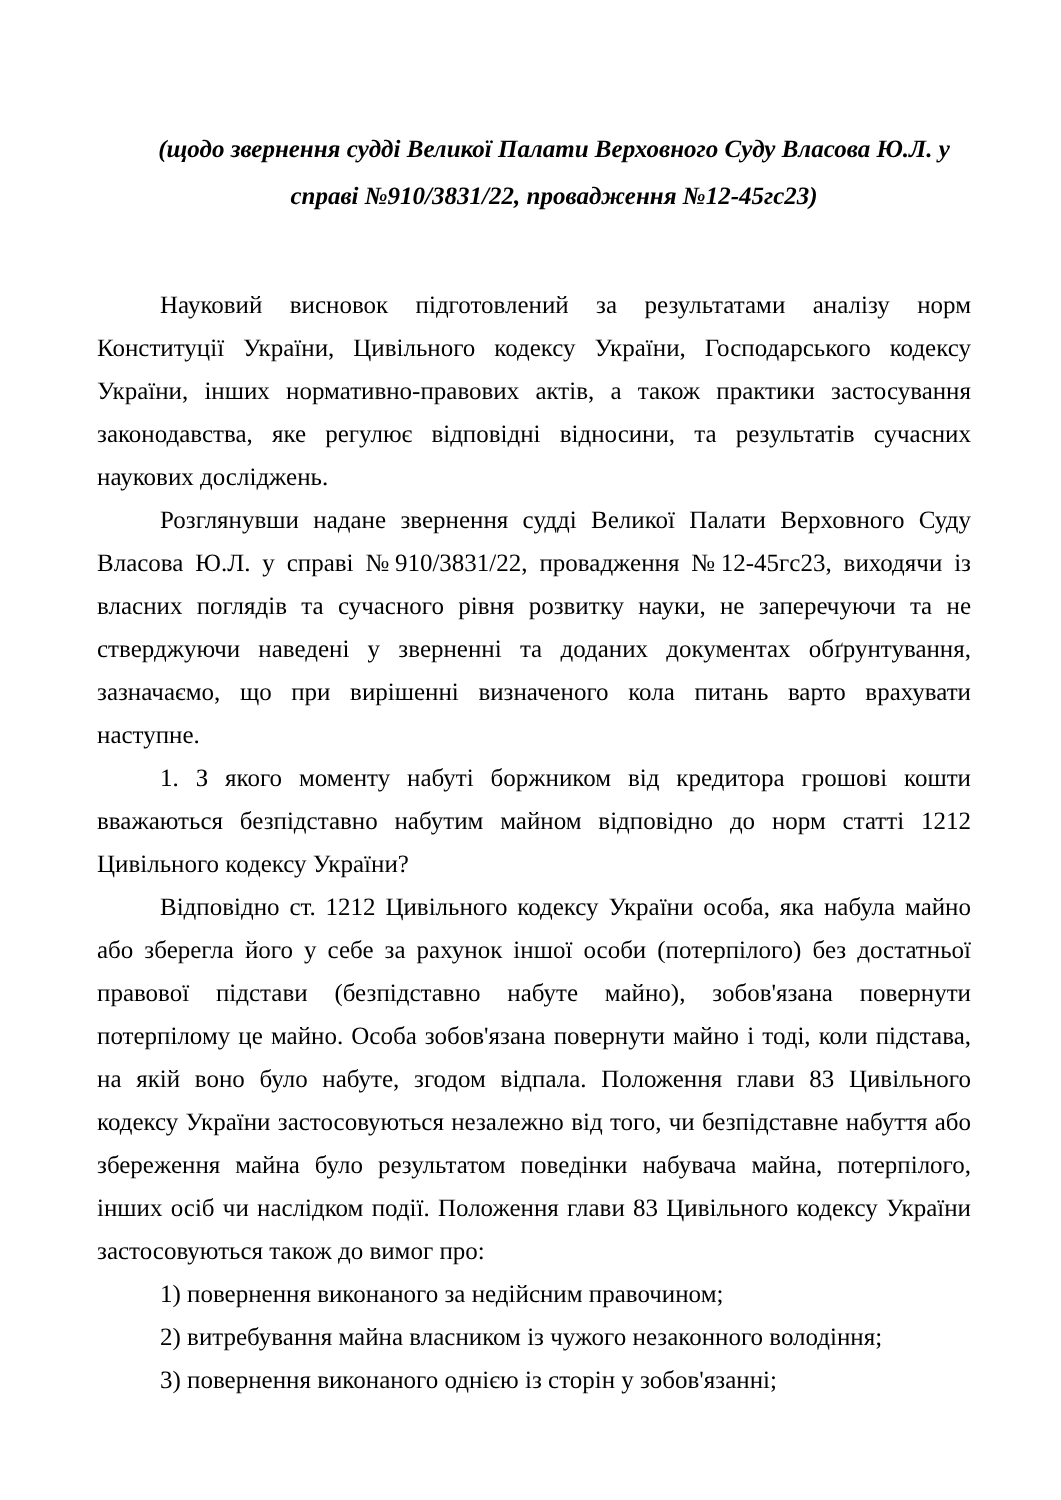(щодо звернення судді Великої Палати Верховного Суду Власова Ю.Л. у справі №910/3831/22, провадження №12-45гс23)
Науковий висновок підготовлений за результатами аналізу норм Конституції України, Цивільного кодексу України, Господарського кодексу України, інших нормативно-правових актів, а також практики застосування законодавства, яке регулює відповідні відносини, та результатів сучасних наукових досліджень.
Розглянувши надане звернення судді Великої Палати Верховного Суду Власова Ю.Л. у справі №910/3831/22, провадження №12-45гс23, виходячи із власних поглядів та сучасного рівня розвитку науки, не заперечуючи та не стверджуючи наведені у зверненні та доданих документах обґрунтування, зазначаємо, що при вирішенні визначеного кола питань варто врахувати наступне.
1. З якого моменту набуті боржником від кредитора грошові кошти вважаються безпідставно набутим майном відповідно до норм статті 1212 Цивільного кодексу України?
Відповідно ст. 1212 Цивільного кодексу України особа, яка набула майно або зберегла його у себе за рахунок іншої особи (потерпілого) без достатньої правової підстави (безпідставно набуте майно), зобов'язана повернути потерпілому це майно. Особа зобов'язана повернути майно і тоді, коли підстава, на якій воно було набуте, згодом відпала. Положення глави 83 Цивільного кодексу України застосовуються незалежно від того, чи безпідставне набуття або збереження майна було результатом поведінки набувача майна, потерпілого, інших осіб чи наслідком події. Положення глави 83 Цивільного кодексу України застосовуються також до вимог про:
1) повернення виконаного за недійсним правочином;
2) витребування майна власником із чужого незаконного володіння;
3) повернення виконаного однією із сторін у зобов'язанні;